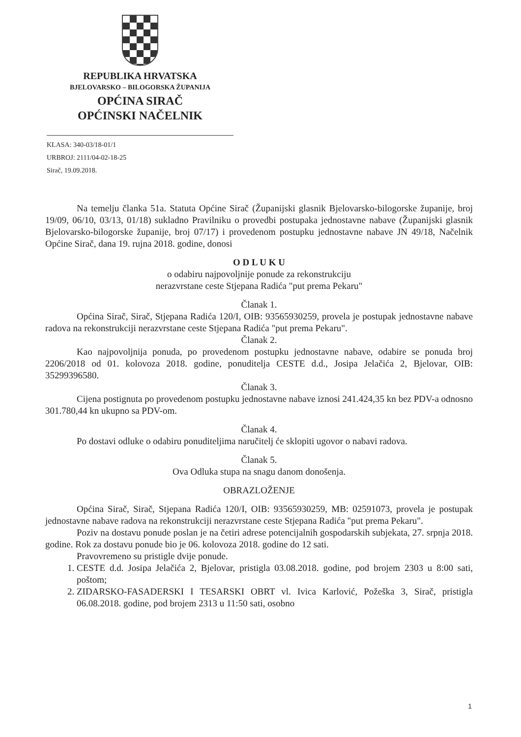REPUBLIKA HRVATSKA
BJELOVARSKO – BILOGORSKA ŽUPANIJA
OPĆINA SIRAČ
OPĆINSKI NAČELNIK
KLASA: 340-03/18-01/1
URBROJ: 2111/04-02-18-25
Sirač, 19.09.2018.
Na temelju članka 51a. Statuta Općine Sirač (Županijski glasnik Bjelovarsko-bilogorske županije, broj 19/09, 06/10, 03/13, 01/18) sukladno Pravilniku o provedbi postupaka jednostavne nabave (Županijski glasnik Bjelovarsko-bilogorske županije, broj 07/17) i provedenom postupku jednostavne nabave JN 49/18, Načelnik Općine Sirač, dana 19. rujna 2018. godine, donosi
O D L U K U
o odabiru najpovoljnije ponude za rekonstrukciju
nerazvrstane ceste Stjepana Radića "put prema Pekaru"
Članak 1.
Općina Sirač, Sirač, Stjepana Radića 120/I, OIB: 93565930259, provela je postupak jednostavne nabave radova na rekonstrukciji nerazvrstane ceste Stjepana Radića "put prema Pekaru".
Članak 2.
Kao najpovoljnija ponuda, po provedenom postupku jednostavne nabave, odabire se ponuda broj 2206/2018 od 01. kolovoza 2018. godine, ponuditelja CESTE d.d., Josipa Jelačića 2, Bjelovar, OIB: 35299396580.
Članak 3.
Cijena postignuta po provedenom postupku jednostavne nabave iznosi 241.424,35 kn bez PDV-a odnosno 301.780,44 kn ukupno sa PDV-om.
Članak 4.
Po dostavi odluke o odabiru ponuditeljima naručitelj će sklopiti ugovor o nabavi radova.
Članak 5.
Ova Odluka stupa na snagu danom donošenja.
OBRAZLOŽENJE
Općina Sirač, Sirač, Stjepana Radića 120/I, OIB: 93565930259, MB: 02591073, provela je postupak jednostavne nabave radova na rekonstrukciji nerazvrstane ceste Stjepana Radića "put prema Pekaru".
Poziv na dostavu ponude poslan je na četiri adrese potencijalnih gospodarskih subjekata, 27. srpnja 2018. godine. Rok za dostavu ponude bio je 06. kolovoza 2018. godine do 12 sati.
Pravovremeno su pristigle dvije ponude.
1. CESTE d.d. Josipa Jelačića 2, Bjelovar, pristigla 03.08.2018. godine, pod brojem 2303 u 8:00 sati, poštom;
2. ZIDARSKO-FASADERSKI I TESARSKI OBRT vl. Ivica Karlović, Požeška 3, Sirač, pristigla 06.08.2018. godine, pod brojem 2313 u 11:50 sati, osobno
1